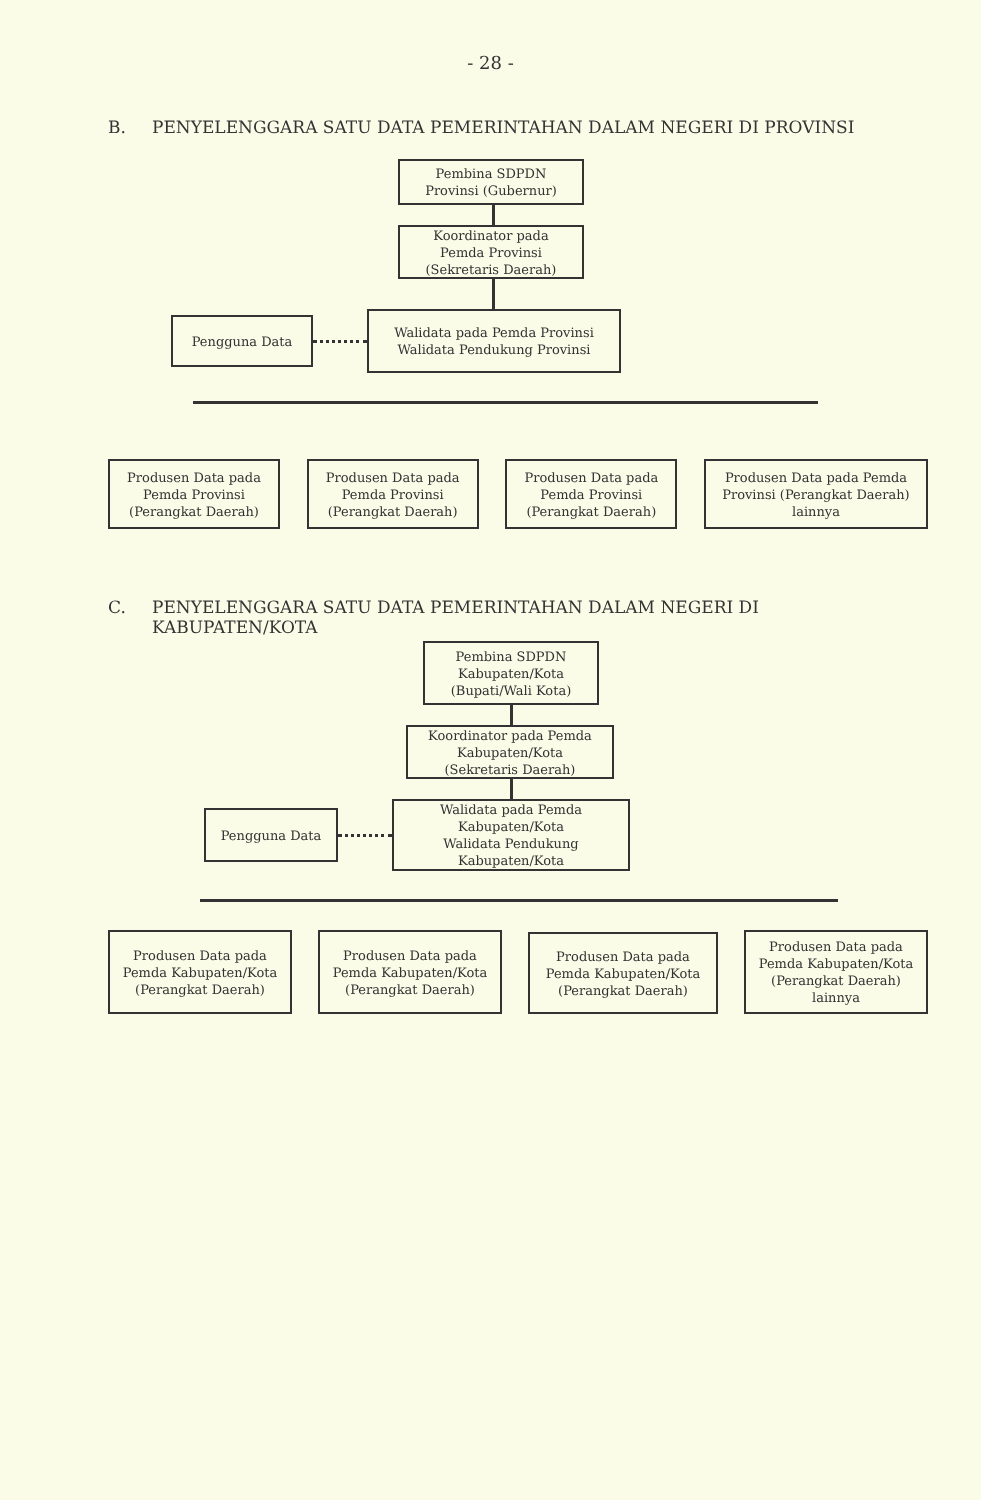- 28 -
B. PENYELENGGARA SATU DATA PEMERINTAHAN DALAM NEGERI DI PROVINSI
Pembina SDPDN
Provinsi (Gubernur)
Koordinator pada
Pemda Provinsi
(Sekretaris Daerah)
Pengguna Data
Walidata pada Pemda Provinsi
Walidata Pendukung Provinsi
Produsen Data pada
Pemda Provinsi
(Perangkat Daerah)
Produsen Data pada
Pemda Provinsi
(Perangkat Daerah)
Produsen Data pada
Pemda Provinsi
(Perangkat Daerah)
Produsen Data pada Pemda
Provinsi (Perangkat Daerah)
lainnya
C. PENYELENGGARA SATU DATA PEMERINTAHAN DALAM NEGERI DI KABUPATEN/KOTA
Pembina SDPDN
Kabupaten/Kota
(Bupati/Wali Kota)
Koordinator pada Pemda
Kabupaten/Kota
(Sekretaris Daerah)
Pengguna Data
Walidata pada Pemda
Kabupaten/Kota
Walidata Pendukung
Kabupaten/Kota
Produsen Data pada
Pemda Kabupaten/Kota
(Perangkat Daerah)
Produsen Data pada
Pemda Kabupaten/Kota
(Perangkat Daerah)
Produsen Data pada
Pemda Kabupaten/Kota
(Perangkat Daerah)
Produsen Data pada
Pemda Kabupaten/Kota
(Perangkat Daerah)
lainnya